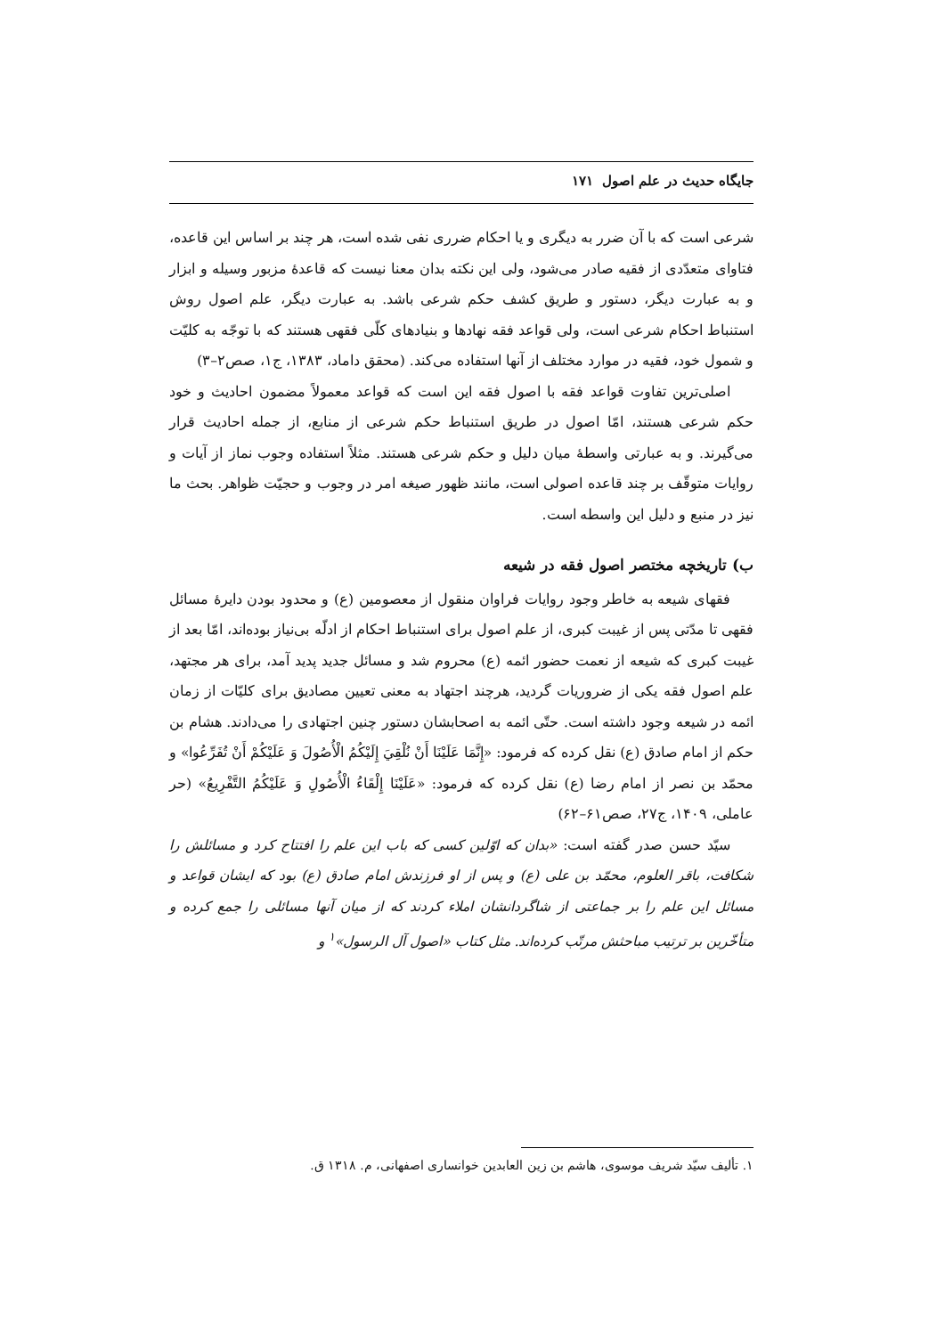جایگاه حدیث در علم اصول ۱۷۱
شرعی است که با آن ضرر به دیگری و یا احکام ضرری نفی شده است، هر چند بر اساس این قاعده، فتاوای متعدّدی از فقیه صادر می‌شود، ولی این نکته بدان معنا نیست که قاعدهٔ مزبور وسیله و ابزار و به عبارت دیگر، دستور و طریق کشف حکم شرعی باشد. به عبارت دیگر، علم اصول روش استنباط احکام شرعی است، ولی قواعد فقه نهادها و بنیادهای کلّی فقهی هستند که با توجّه به کلیّت و شمول خود، فقیه در موارد مختلف از آنها استفاده می‌کند. (محقق داماد، ۱۳۸۳، ج۱، صص۲–۳)
اصلی‌ترین تفاوت قواعد فقه با اصول فقه این است که قواعد معمولاً مضمون احادیث و خود حکم شرعی هستند، امّا اصول در طریق استنباط حکم شرعی از منابع، از جمله احادیث قرار می‌گیرند. و به عبارتی واسطهٔ میان دلیل و حکم شرعی هستند. مثلاً استفاده وجوب نماز از آیات و روایات متوقّف بر چند قاعده اصولی است، مانند ظهور صیغه امر در وجوب و حجیّت ظواهر. بحث ما نیز در منبع و دلیل این واسطه است.
ب) تاریخچه مختصر اصول فقه در شیعه
فقهای شیعه به خاطر وجود روایات فراوان منقول از معصومین (ع) و محدود بودن دایرهٔ مسائل فقهی تا مدّتی پس از غیبت کبری، از علم اصول برای استنباط احکام از ادلّه بی‌نیاز بوده‌اند، امّا بعد از غیبت کبری که شیعه از نعمت حضور ائمه (ع) محروم شد و مسائل جدید پدید آمد، برای هر مجتهد، علم اصول فقه یکی از ضروریات گردید، هرچند اجتهاد به معنی تعیین مصادیق برای کلیّات از زمان ائمه در شیعه وجود داشته است. حتّی ائمه به اصحابشان دستور چنین اجتهادی را می‌دادند. هشام بن حکم از امام صادق (ع) نقل کرده که فرمود: «إِنَّمَا عَلَيْنَا أَنْ نُلْقِيَ إِلَيْكُمُ الْأُصُولَ وَ عَلَيْكُمْ أَنْ تُفَرِّعُوا» و محمّد بن نصر از امام رضا (ع) نقل کرده که فرمود: «عَلَيْنَا إِلْقَاءُ الْأُصُولِ وَ عَلَيْكُمُ التَّفْرِيعُ» (حر عاملی، ۱۴۰۹، ج۲۷، صص۶۱–۶۲)
سیّد حسن صدر گفته است: «بدان که اوّلین کسی که باب این علم را افتتاح کرد و مسائلش را شکافت، باقر العلوم، محمّد بن علی (ع) و پس از او فرزندش امام صادق (ع) بود که ایشان قواعد و مسائل این علم را بر جماعتی از شاگردانشان املاء کردند که از میان آنها مسائلی را جمع کرده و متأخّرین بر ترتیب مباحثش مرتّب کرده‌اند. مثل کتاب «اصول آل الرسول»<sup>۱</sup> و
۱. تألیف سیّد شریف موسوی، هاشم بن زین العابدین خوانساری اصفهانی، م. ۱۳۱۸ ق.